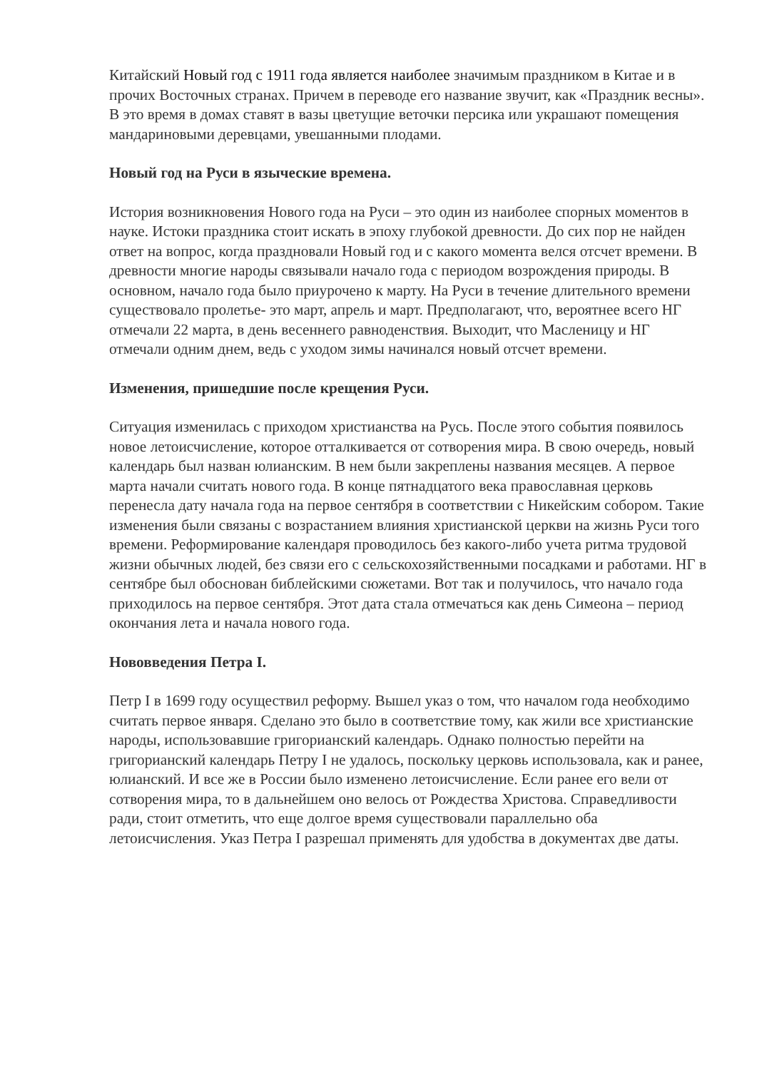Китайский Новый год с 1911 года является наиболее значимым праздником в Китае и в прочих Восточных странах. Причем в переводе его название звучит, как «Праздник весны». В это время в домах ставят в вазы цветущие веточки персика или украшают помещения мандариновыми деревцами, увешанными плодами.
Новый год на Руси в языческие времена.
История возникновения Нового года на Руси – это один из наиболее спорных моментов в науке. Истоки праздника стоит искать в эпоху глубокой древности. До сих пор не найден ответ на вопрос, когда праздновали Новый год и с какого момента велся отсчет времени. В древности многие народы связывали начало года с периодом возрождения природы. В основном, начало года было приурочено к марту. На Руси в течение длительного времени существовало пролетье- это март, апрель и март. Предполагают, что, вероятнее всего НГ отмечали 22 марта, в день весеннего равноденствия. Выходит, что Масленицу и НГ отмечали одним днем, ведь с уходом зимы начинался новый отсчет времени.
Изменения, пришедшие после крещения Руси.
Ситуация изменилась с приходом христианства на Русь. После этого события появилось новое летоисчисление, которое отталкивается от сотворения мира. В свою очередь, новый календарь был назван юлианским. В нем были закреплены названия месяцев. А первое марта начали считать нового года. В конце пятнадцатого века православная церковь перенесла дату начала года на первое сентября в соответствии с Никейским собором. Такие изменения были связаны с возрастанием влияния христианской церкви на жизнь Руси того времени. Реформирование календаря проводилось без какого-либо учета ритма трудовой жизни обычных людей, без связи его с сельскохозяйственными посадками и работами. НГ в сентябре был обоснован библейскими сюжетами. Вот так и получилось, что начало года приходилось на первое сентября. Этот дата стала отмечаться как день Симеона – период окончания лета и начала нового года.
Нововведения Петра I.
Петр I в 1699 году осуществил реформу. Вышел указ о том, что началом года необходимо считать первое января. Сделано это было в соответствие тому, как жили все христианские народы, использовавшие григорианский календарь. Однако полностью перейти на григорианский календарь Петру I не удалось, поскольку церковь использовала, как и ранее, юлианский. И все же в России было изменено летоисчисление. Если ранее его вели от сотворения мира, то в дальнейшем оно велось от Рождества Христова. Справедливости ради, стоит отметить, что еще долгое время существовали параллельно оба летоисчисления. Указ Петра I разрешал применять для удобства в документах две даты.